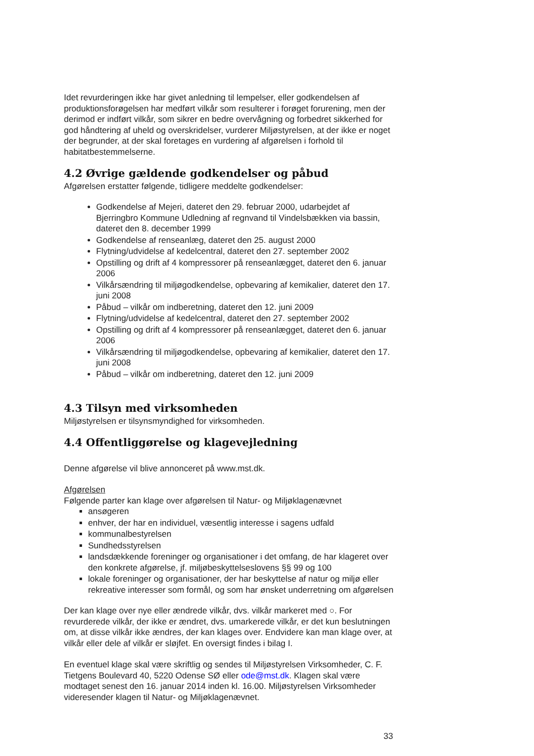Idet revurderingen ikke har givet anledning til lempelser, eller godkendelsen af produktionsforøgelsen har medført vilkår som resulterer i forøget forurening, men der derimod er indført vilkår, som sikrer en bedre overvågning og forbedret sikkerhed for god håndtering af uheld og overskridelser, vurderer Miljøstyrelsen, at der ikke er noget der begrunder, at der skal foretages en vurdering af afgørelsen i forhold til habitatbestemmelserne.
4.2 Øvrige gældende godkendelser og påbud
Afgørelsen erstatter følgende, tidligere meddelte godkendelser:
Godkendelse af Mejeri, dateret den 29. februar 2000, udarbejdet af Bjerringbro Kommune Udledning af regnvand til Vindelsbækken via bassin, dateret den 8. december 1999
Godkendelse af renseanlæg, dateret den 25. august 2000
Flytning/udvidelse af kedelcentral, dateret den 27. september 2002
Opstilling og drift af 4 kompressorer på renseanlægget, dateret den 6. januar 2006
Vilkårsændring til miljøgodkendelse, opbevaring af kemikalier, dateret den 17. juni 2008
Påbud – vilkår om indberetning, dateret den 12. juni 2009
Flytning/udvidelse af kedelcentral, dateret den 27. september 2002
Opstilling og drift af 4 kompressorer på renseanlægget, dateret den 6. januar 2006
Vilkårsændring til miljøgodkendelse, opbevaring af kemikalier, dateret den 17. juni 2008
Påbud – vilkår om indberetning, dateret den 12. juni 2009
4.3 Tilsyn med virksomheden
Miljøstyrelsen er tilsynsmyndighed for virksomheden.
4.4 Offentliggørelse og klagevejledning
Denne afgørelse vil blive annonceret på www.mst.dk.
Afgørelsen
Følgende parter kan klage over afgørelsen til Natur- og Miljøklagenævnet
ansøgeren
enhver, der har en individuel, væsentlig interesse i sagens udfald
kommunalbestyrelsen
Sundhedsstyrelsen
landsdækkende foreninger og organisationer i det omfang, de har klageret over den konkrete afgørelse, jf. miljøbeskyttelseslovens §§ 99 og 100
lokale foreninger og organisationer, der har beskyttelse af natur og miljø eller rekreative interesser som formål, og som har ønsket underretning om afgørelsen
Der kan klage over nye eller ændrede vilkår, dvs. vilkår markeret med ○. For revurderede vilkår, der ikke er ændret, dvs. umarkerede vilkår, er det kun beslutningen om, at disse vilkår ikke ændres, der kan klages over. Endvidere kan man klage over, at vilkår eller dele af vilkår er sløjfet. En oversigt findes i bilag I.
En eventuel klage skal være skriftlig og sendes til Miljøstyrelsen Virksomheder, C. F. Tietgens Boulevard 40, 5220 Odense SØ eller ode@mst.dk. Klagen skal være modtaget senest den 16. januar 2014 inden kl. 16.00. Miljøstyrelsen Virksomheder videresender klagen til Natur- og Miljøklagenævnet.
33